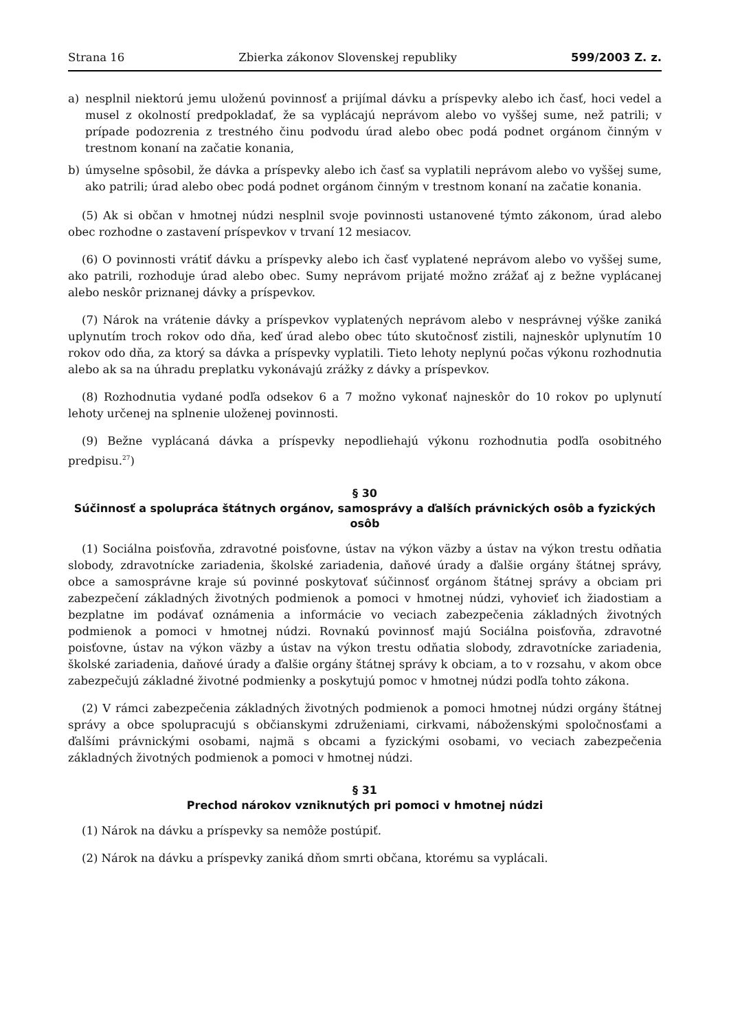Strana 16 Zbierka zákonov Slovenskej republiky 599/2003 Z. z.
a) nesplnil niektorú jemu uloženú povinnosť a prijímal dávku a príspevky alebo ich časť, hoci vedel a musel z okolností predpokladať, že sa vyplácajú neprávom alebo vo vyššej sume, než patrili; v prípade podozrenia z trestného činu podvodu úrad alebo obec podá podnet orgánom činným v trestnom konaní na začatie konania,
b) úmyselne spôsobil, že dávka a príspevky alebo ich časť sa vyplatili neprávom alebo vo vyššej sume, ako patrili; úrad alebo obec podá podnet orgánom činným v trestnom konaní na začatie konania.
(5) Ak si občan v hmotnej núdzi nesplnil svoje povinnosti ustanovené týmto zákonom, úrad alebo obec rozhodne o zastavení príspevkov v trvaní 12 mesiacov.
(6) O povinnosti vrátiť dávku a príspevky alebo ich časť vyplatené neprávom alebo vo vyššej sume, ako patrili, rozhoduje úrad alebo obec. Sumy neprávom prijaté možno zrážať aj z bežne vyplácanej alebo neskôr priznanej dávky a príspevkov.
(7) Nárok na vrátenie dávky a príspevkov vyplatených neprávom alebo v nesprávnej výške zaniká uplynutím troch rokov odo dňa, keď úrad alebo obec túto skutočnosť zistili, najneskôr uplynutím 10 rokov odo dňa, za ktorý sa dávka a príspevky vyplatili. Tieto lehoty neplynú počas výkonu rozhodnutia alebo ak sa na úhradu preplatku vykonávajú zrážky z dávky a príspevkov.
(8) Rozhodnutia vydané podľa odsekov 6 a 7 možno vykonať najneskôr do 10 rokov po uplynutí lehoty určenej na splnenie uloženej povinnosti.
(9) Bežne vyplácaná dávka a príspevky nepodliehajú výkonu rozhodnutia podľa osobitného predpisu.<sup>27</sup>)
§ 30
Súčinnosť a spolupráca štátnych orgánov, samosprávy a ďalších právnických osôb a fyzických osôb
(1) Sociálna poisťovňa, zdravotné poisťovne, ústav na výkon väzby a ústav na výkon trestu odňatia slobody, zdravotnícke zariadenia, školské zariadenia, daňové úrady a ďalšie orgány štátnej správy, obce a samosprávne kraje sú povinné poskytovať súčinnosť orgánom štátnej správy a obciam pri zabezpečení základných životných podmienok a pomoci v hmotnej núdzi, vyhovieť ich žiadostiam a bezplatne im podávať oznámenia a informácie vo veciach zabezpečenia základných životných podmienok a pomoci v hmotnej núdzi. Rovnakú povinnosť majú Sociálna poisťovňa, zdravotné poisťovne, ústav na výkon väzby a ústav na výkon trestu odňatia slobody, zdravotnícke zariadenia, školské zariadenia, daňové úrady a ďalšie orgány štátnej správy k obciam, a to v rozsahu, v akom obce zabezpečujú základné životné podmienky a poskytujú pomoc v hmotnej núdzi podľa tohto zákona.
(2) V rámci zabezpečenia základných životných podmienok a pomoci hmotnej núdzi orgány štátnej správy a obce spolupracujú s občianskymi združeniami, cirkvami, náboženskými spoločnosťami a ďalšími právnickými osobami, najmä s obcami a fyzickými osobami, vo veciach zabezpečenia základných životných podmienok a pomoci v hmotnej núdzi.
§ 31
Prechod nárokov vzniknutých pri pomoci v hmotnej núdzi
(1) Nárok na dávku a príspevky sa nemôže postúpiť.
(2) Nárok na dávku a príspevky zaniká dňom smrti občana, ktorému sa vyplácali.